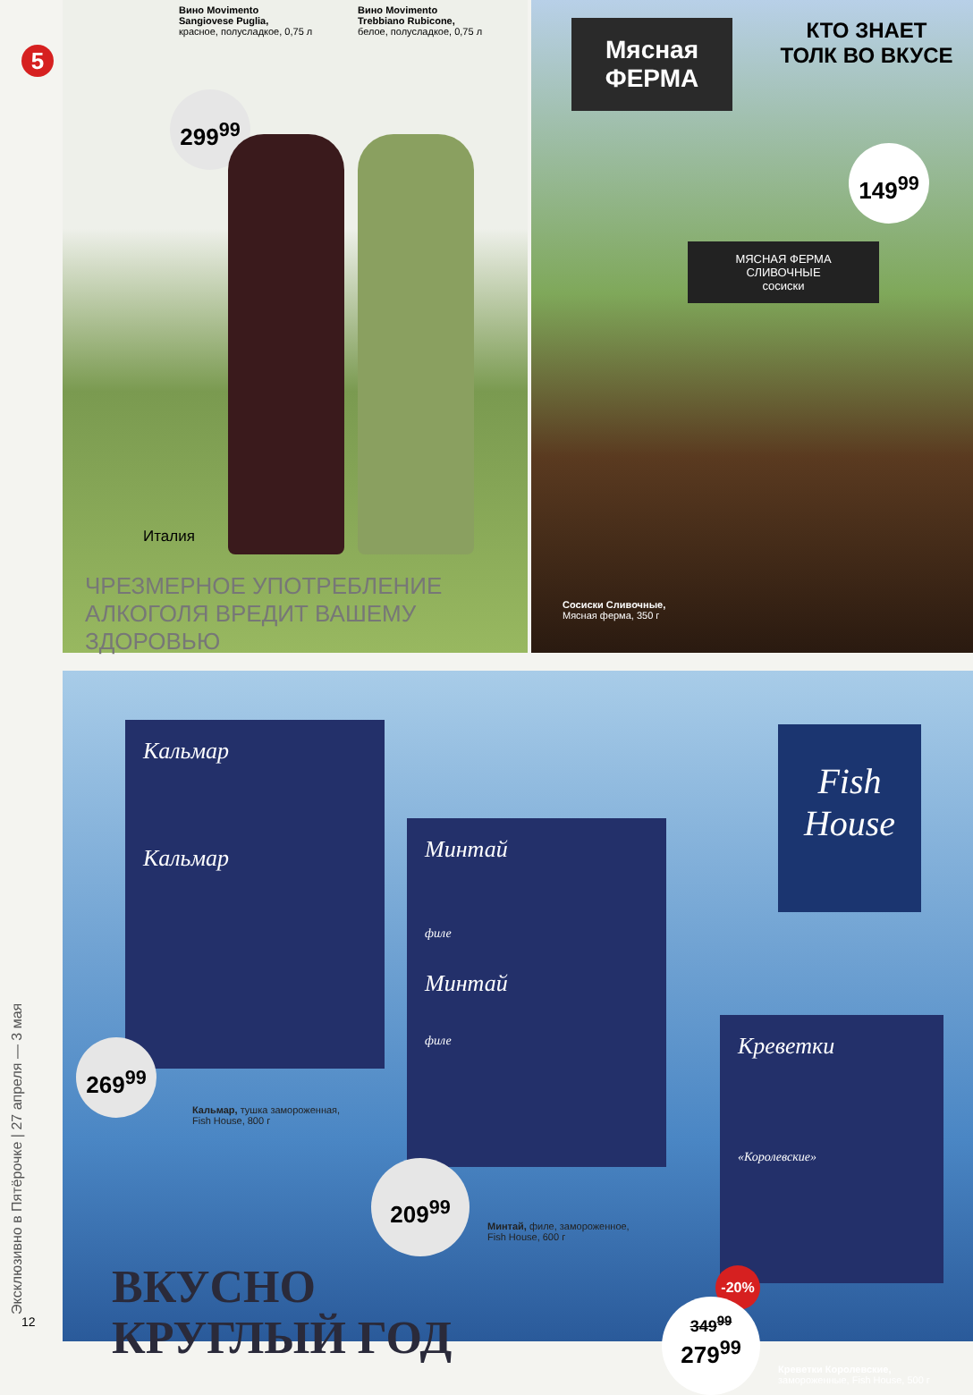5
Эксклюзивно в Пятёрочке | 27 апреля — 3 мая 12
Вино Movimento
Sangiovese Puglia,
красное, полусладкое, 0,75 л
Вино Movimento
Trebbiano Rubicone,
белое, полусладкое, 0,75 л
299<sup>99</sup>
Италия
ЧРЕЗМЕРНОЕ УПОТРЕБЛЕНИЕ АЛКОГОЛЯ ВРЕДИТ ВАШЕМУ ЗДОРОВЬЮ
Мясная
ФЕРМА
КТО ЗНАЕТ
ТОЛК ВО ВКУСЕ
149<sup>99</sup>
МЯСНАЯ ФЕРМА
СЛИВОЧНЫЕ
сосиски
Сосиски Сливочные,
Мясная ферма, 350 г
Кальмар
Кальмар
Минтай
филе
Минтай
филе
Fish
House
Креветки
«Королевские»
269<sup>99</sup>
Кальмар, тушка замороженная,
Fish House, 800 г
209<sup>99</sup>
Минтай, филе, замороженное,
Fish House, 600 г
ВКУСНО
КРУГЛЫЙ ГОД
-20%
349<sup>99</sup>
279<sup>99</sup>
Креветки Королевские,
замороженные, Fish House, 500 г